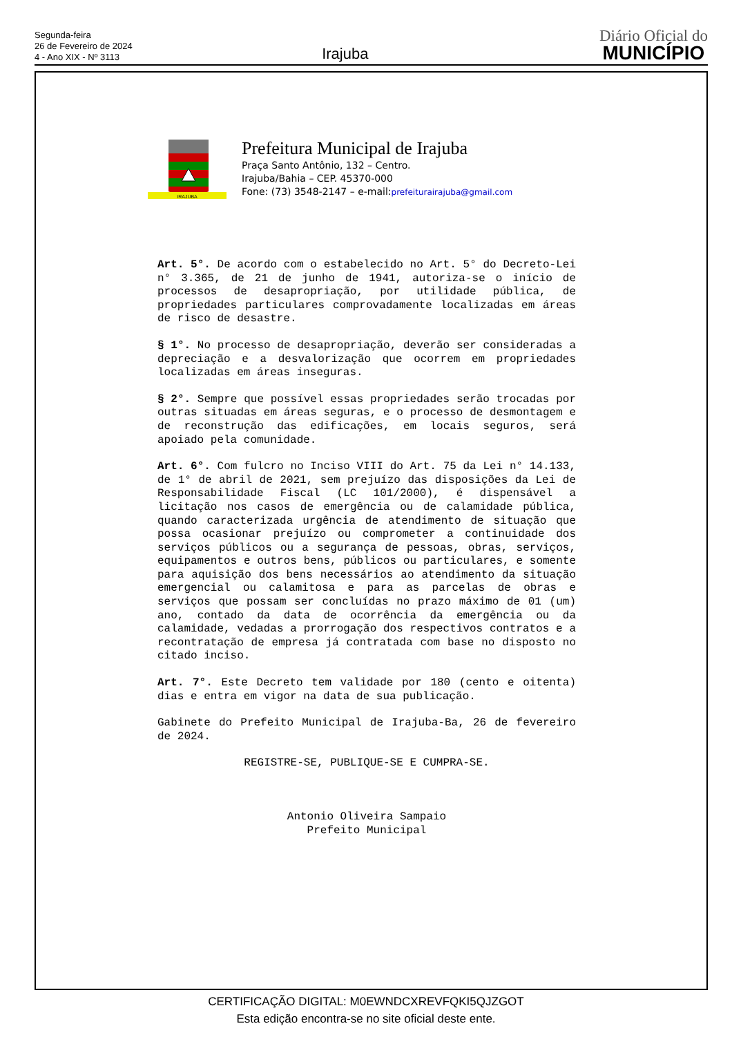Segunda-feira
26 de Fevereiro de 2024
4 - Ano XIX - Nº 3113
Irajuba
Diário Oficial do
MUNICÍPIO
IRAJUBA
Prefeitura Municipal de Irajuba
Praça Santo Antônio, 132 – Centro.
Irajuba/Bahia – CEP. 45370-000
Fone: (73) 3548-2147 – e-mail:prefeiturairajuba@gmail.com
Art. 5°. De acordo com o estabelecido no Art. 5° do Decreto-Lei n° 3.365, de 21 de junho de 1941, autoriza-se o início de processos de desapropriação, por utilidade pública, de propriedades particulares comprovadamente localizadas em áreas de risco de desastre.
§ 1°. No processo de desapropriação, deverão ser consideradas a depreciação e a desvalorização que ocorrem em propriedades localizadas em áreas inseguras.
§ 2°. Sempre que possível essas propriedades serão trocadas por outras situadas em áreas seguras, e o processo de desmontagem e de reconstrução das edificações, em locais seguros, será apoiado pela comunidade.
Art. 6°. Com fulcro no Inciso VIII do Art. 75 da Lei n° 14.133, de 1° de abril de 2021, sem prejuízo das disposições da Lei de Responsabilidade Fiscal (LC 101/2000), é dispensável a licitação nos casos de emergência ou de calamidade pública, quando caracterizada urgência de atendimento de situação que possa ocasionar prejuízo ou comprometer a continuidade dos serviços públicos ou a segurança de pessoas, obras, serviços, equipamentos e outros bens, públicos ou particulares, e somente para aquisição dos bens necessários ao atendimento da situação emergencial ou calamitosa e para as parcelas de obras e serviços que possam ser concluídas no prazo máximo de 01 (um) ano, contado da data de ocorrência da emergência ou da calamidade, vedadas a prorrogação dos respectivos contratos e a recontratação de empresa já contratada com base no disposto no citado inciso.
Art. 7°. Este Decreto tem validade por 180 (cento e oitenta) dias e entra em vigor na data de sua publicação.
Gabinete do Prefeito Municipal de Irajuba-Ba, 26 de fevereiro de 2024.
REGISTRE-SE, PUBLIQUE-SE E CUMPRA-SE.
Antonio Oliveira Sampaio
Prefeito Municipal
CERTIFICAÇÃO DIGITAL: M0EWNDCXREVFQKI5QJZGOT
Esta edição encontra-se no site oficial deste ente.